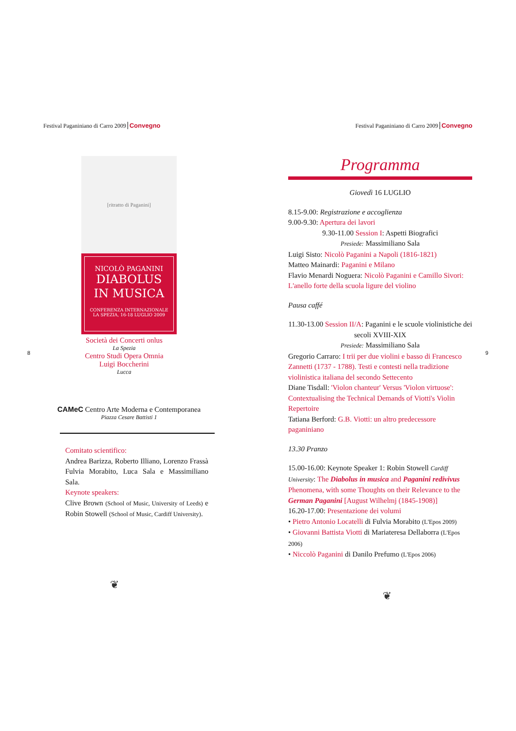Festival Paganiniano di Carro 2009 Convegno
[ritratto di Paganini]
NICOLÒ PAGANINI
DIABOLUS
IN MUSICA
CONFERENZA INTERNAZIONALE
LA SPEZIA, 16-18 LUGLIO 2009
Società dei Concerti onlus
La Spezia
Centro Studi Opera Omnia
Luigi Boccherini
Lucca
CAMeC Centro Arte Moderna e Contemporanea
Piazza Cesare Battisti 1
Comitato scientifico:
Andrea Barizza, Roberto Illiano, Lorenzo Frassà Fulvia Morabito, Luca Sala e Massimiliano Sala.
Keynote speakers:
Clive Brown (School of Music, University of Leeds) e Robin Stowell (School of Music, Cardiff University).
❦
8
Festival Paganiniano di Carro 2009 Convegno
Programma
Giovedì 16 LUGLIO
8.15-9.00: Registrazione e accoglienza
9.00-9.30: Apertura dei lavori
9.30-11.00 Session I: Aspetti Biografici
Presiede: Massimiliano Sala
Luigi Sisto: Nicolò Paganini a Napoli (1816-1821)
Matteo Mainardi: Paganini e Milano
Flavio Menardi Noguera: Nicolò Paganini e Camillo Sivori: L'anello forte della scuola ligure del violino
Pausa caffé
11.30-13.00 Session II/A: Paganini e le scuole violinistiche dei secoli XVIII-XIX
Presiede: Massimiliano Sala
Gregorio Carraro: I trii per due violini e basso di Francesco Zannetti (1737 - 1788). Testi e contesti nella tradizione violinistica italiana del secondo Settecento
Diane Tisdall: 'Violon chanteur' Versus 'Violon virtuose': Contextualising the Technical Demands of Viotti's Violin Repertoire
Tatiana Berford: G.B. Viotti: un altro predecessore paganiniano
13.30 Pranzo
15.00-16.00: Keynote Speaker 1: Robin Stowell Cardiff University: The Diabolus in musica and Paganini redivivus Phenomena, with some Thoughts on their Relevance to the German Paganini [August Wilhelmj (1845-1908)]
16.20-17.00: Presentazione dei volumi
• Pietro Antonio Locatelli di Fulvia Morabito (L'Epos 2009)
• Giovanni Battista Viotti di Mariateresa Dellaborra (L'Epos 2006)
• Niccolò Paganini di Danilo Prefumo (L'Epos 2006)
❦
9